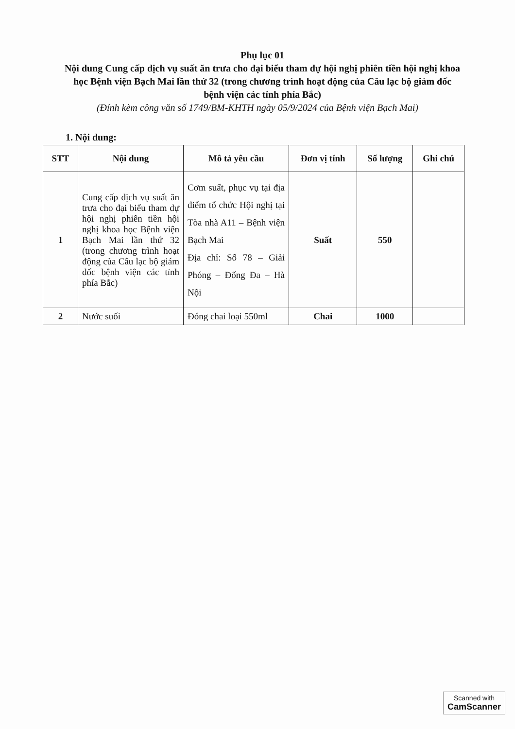Phụ lục 01
Nội dung Cung cấp dịch vụ suất ăn trưa cho đại biểu tham dự hội nghị phiên tiền hội nghị khoa học Bệnh viện Bạch Mai lần thứ 32 (trong chương trình hoạt động của Câu lạc bộ giám đốc bệnh viện các tỉnh phía Bắc)
(Đính kèm công văn số 1749/BM-KHTH ngày 05/9/2024 của Bệnh viện Bạch Mai)
1. Nội dung:
| STT | Nội dung | Mô tả yêu cầu | Đơn vị tính | Số lượng | Ghi chú |
| --- | --- | --- | --- | --- | --- |
| 1 | Cung cấp dịch vụ suất ăn trưa cho đại biểu tham dự hội nghị phiên tiền hội nghị khoa học Bệnh viện Bạch Mai lần thứ 32 (trong chương trình hoạt động của Câu lạc bộ giám đốc bệnh viện các tỉnh phía Bắc) | Cơm suất, phục vụ tại địa điểm tổ chức Hội nghị tại Tòa nhà A11 – Bệnh viện Bạch Mai Địa chỉ: Số 78 – Giải Phóng – Đống Đa – Hà Nội | Suất | 550 | |
| 2 | Nước suối | Đóng chai loại 550ml | Chai | 1000 | |
Scanned with
CamScanner